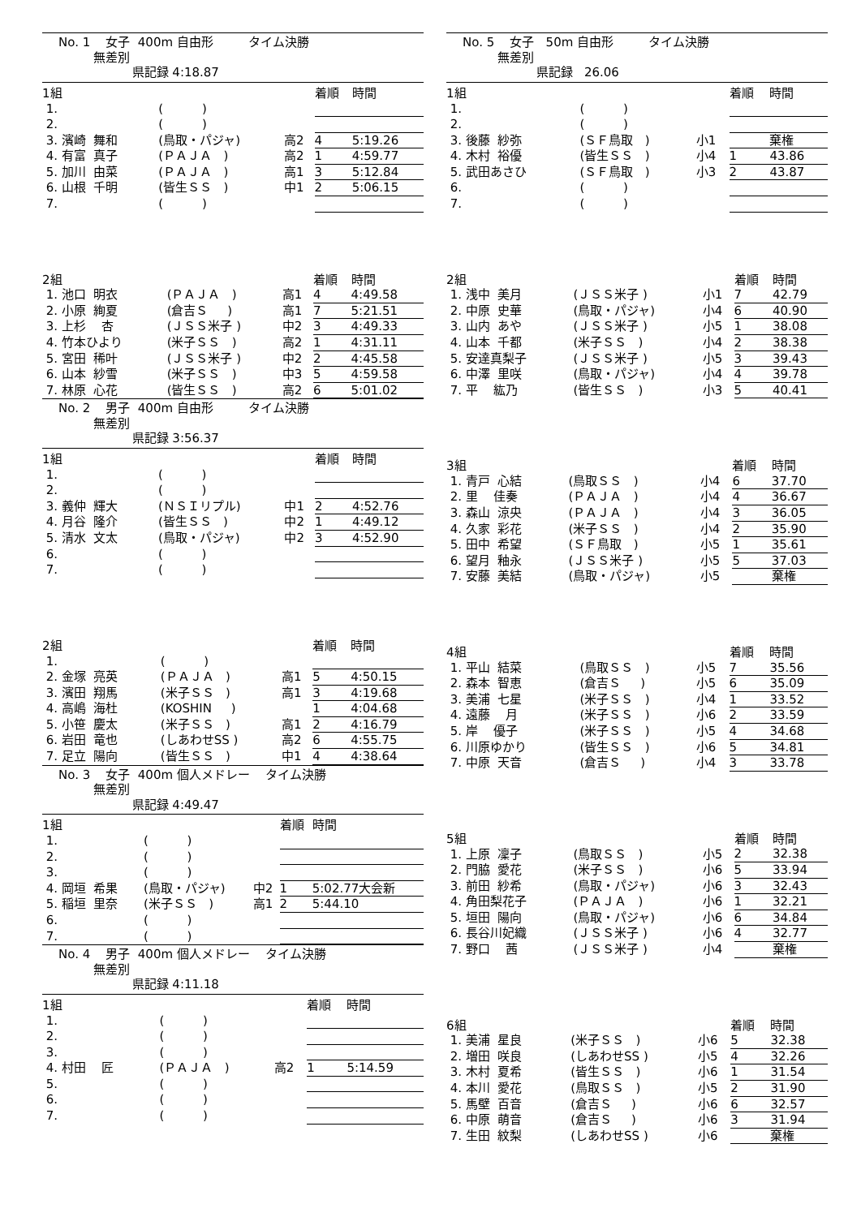No. 1 女子 400m 自由形 タイム決勝
無差別
県記録 4:18.87
| 1組 | | | 着順 | 時間 |
| 1. | ( ) | | | |
| 2. | ( ) | | | |
| 3. 濱崎 舞和 | (鳥取・パジャ) | 高2 | 4 | 5:19.26 |
| 4. 有富 真子 | (ＰＡＪＡ ) | 高2 | 1 | 4:59.77 |
| 5. 加川 由菜 | (ＰＡＪＡ ) | 高1 | 3 | 5:12.84 |
| 6. 山根 千明 | (皆生ＳＳ ) | 中1 | 2 | 5:06.15 |
| 7. | ( ) | | | |
| 2組 | | | 着順 | 時間 |
| 1. 池口 明衣 | (ＰＡＪＡ ) | 高1 | 4 | 4:49.58 |
| 2. 小原 絢夏 | (倉吉Ｓ ) | 高1 | 7 | 5:21.51 |
| 3. 上杉 杏 | (ＪＳＳ米子 ) | 中2 | 3 | 4:49.33 |
| 4. 竹本ひより | (米子ＳＳ ) | 高2 | 1 | 4:31.11 |
| 5. 宮田 稀叶 | (ＪＳＳ米子 ) | 中2 | 2 | 4:45.58 |
| 6. 山本 紗雪 | (米子ＳＳ ) | 中3 | 5 | 4:59.58 |
| 7. 林原 心花 | (皆生ＳＳ ) | 高2 | 6 | 5:01.02 |
No. 2 男子 400m 自由形 タイム決勝
無差別
県記録 3:56.37
| 1組 | | | 着順 | 時間 |
| 1. | ( ) | | | |
| 2. | ( ) | | | |
| 3. 義仲 輝大 | (ＮＳＩリプル) | 中1 | 2 | 4:52.76 |
| 4. 月谷 隆介 | (皆生ＳＳ ) | 中2 | 1 | 4:49.12 |
| 5. 清水 文太 | (鳥取・パジャ) | 中2 | 3 | 4:52.90 |
| 6. | ( ) | | | |
| 7. | ( ) | | | |
| 2組 | | | 着順 | 時間 |
| 1. | ( ) | | | |
| 2. 金塚 亮英 | (ＰＡＪＡ ) | 高1 | 5 | 4:50.15 |
| 3. 濱田 翔馬 | (米子ＳＳ ) | 高1 | 3 | 4:19.68 |
| 4. 高嶋 海杜 | (KOSHIN ) | | 1 | 4:04.68 |
| 5. 小笹 慶太 | (米子ＳＳ ) | 高1 | 2 | 4:16.79 |
| 6. 岩田 竜也 | (しあわせSS ) | 高2 | 6 | 4:55.75 |
| 7. 足立 陽向 | (皆生ＳＳ ) | 中1 | 4 | 4:38.64 |
No. 3 女子 400m 個人メドレー タイム決勝
無差別
県記録 4:49.47
| 1組 | | | 着順 | 時間 |
| 1. | ( ) | | | |
| 2. | ( ) | | | |
| 3. | ( ) | | | |
| 4. 岡垣 希果 | (鳥取・パジャ) | 中2 | 1 | 5:02.77大会新 |
| 5. 稲垣 里奈 | (米子ＳＳ ) | 高1 | 2 | 5:44.10 |
| 6. | ( ) | | | |
| 7. | ( ) | | | |
No. 4 男子 400m 個人メドレー タイム決勝
無差別
県記録 4:11.18
| 1組 | | | 着順 | 時間 |
| 1. | ( ) | | | |
| 2. | ( ) | | | |
| 3. | ( ) | | | |
| 4. 村田 匠 | (ＰＡＪＡ ) | 高2 | 1 | 5:14.59 |
| 5. | ( ) | | | |
| 6. | ( ) | | | |
| 7. | ( ) | | | |
No. 5 女子 50m 自由形 タイム決勝
無差別
県記録 26.06
| 1組 | | | 着順 | 時間 |
| 1. | ( ) | | | |
| 2. | ( ) | | | |
| 3. 後藤 紗弥 | (ＳＦ鳥取 ) | 小1 | | 棄権 |
| 4. 木村 裕優 | (皆生ＳＳ ) | 小4 | 1 | 43.86 |
| 5. 武田あさひ | (ＳＦ鳥取 ) | 小3 | 2 | 43.87 |
| 6. | ( ) | | | |
| 7. | ( ) | | | |
| 2組 | | | 着順 | 時間 |
| 1. 浅中 美月 | (ＪＳＳ米子 ) | 小1 | 7 | 42.79 |
| 2. 中原 史華 | (鳥取・パジャ) | 小4 | 6 | 40.90 |
| 3. 山内 あや | (ＪＳＳ米子 ) | 小5 | 1 | 38.08 |
| 4. 山本 千都 | (米子ＳＳ ) | 小4 | 2 | 38.38 |
| 5. 安達真梨子 | (ＪＳＳ米子 ) | 小5 | 3 | 39.43 |
| 6. 中澤 里咲 | (鳥取・パジャ) | 小4 | 4 | 39.78 |
| 7. 平 紘乃 | (皆生ＳＳ ) | 小3 | 5 | 40.41 |
| 3組 | | | 着順 | 時間 |
| 1. 青戸 心結 | (鳥取ＳＳ ) | 小4 | 6 | 37.70 |
| 2. 里 佳奏 | (ＰＡＪＡ ) | 小4 | 4 | 36.67 |
| 3. 森山 涼央 | (ＰＡＪＡ ) | 小4 | 3 | 36.05 |
| 4. 久家 彩花 | (米子ＳＳ ) | 小4 | 2 | 35.90 |
| 5. 田中 希望 | (ＳＦ鳥取 ) | 小5 | 1 | 35.61 |
| 6. 望月 釉永 | (ＪＳＳ米子 ) | 小5 | 5 | 37.03 |
| 7. 安藤 美結 | (鳥取・パジャ) | 小5 | | 棄権 |
| 4組 | | | 着順 | 時間 |
| 1. 平山 結菜 | (鳥取ＳＳ ) | 小5 | 7 | 35.56 |
| 2. 森本 智恵 | (倉吉Ｓ ) | 小5 | 6 | 35.09 |
| 3. 美浦 七星 | (米子ＳＳ ) | 小4 | 1 | 33.52 |
| 4. 遠藤 月 | (米子ＳＳ ) | 小6 | 2 | 33.59 |
| 5. 岸 優子 | (米子ＳＳ ) | 小5 | 4 | 34.68 |
| 6. 川原ゆかり | (皆生ＳＳ ) | 小6 | 5 | 34.81 |
| 7. 中原 天音 | (倉吉Ｓ ) | 小4 | 3 | 33.78 |
| 5組 | | | 着順 | 時間 |
| 1. 上原 凜子 | (鳥取ＳＳ ) | 小5 | 2 | 32.38 |
| 2. 門脇 愛花 | (米子ＳＳ ) | 小6 | 5 | 33.94 |
| 3. 前田 紗希 | (鳥取・パジャ) | 小6 | 3 | 32.43 |
| 4. 角田梨花子 | (ＰＡＪＡ ) | 小6 | 1 | 32.21 |
| 5. 垣田 陽向 | (鳥取・パジャ) | 小6 | 6 | 34.84 |
| 6. 長谷川妃織 | (ＪＳＳ米子 ) | 小6 | 4 | 32.77 |
| 7. 野口 茜 | (ＪＳＳ米子 ) | 小4 | | 棄権 |
| 6組 | | | 着順 | 時間 |
| 1. 美浦 星良 | (米子ＳＳ ) | 小6 | 5 | 32.38 |
| 2. 増田 咲良 | (しあわせSS ) | 小5 | 4 | 32.26 |
| 3. 木村 夏希 | (皆生ＳＳ ) | 小6 | 1 | 31.54 |
| 4. 本川 愛花 | (鳥取ＳＳ ) | 小5 | 2 | 31.90 |
| 5. 馬壁 百音 | (倉吉Ｓ ) | 小6 | 6 | 32.57 |
| 6. 中原 萌音 | (倉吉Ｓ ) | 小6 | 3 | 31.94 |
| 7. 生田 紋梨 | (しあわせSS ) | 小6 | | 棄権 |